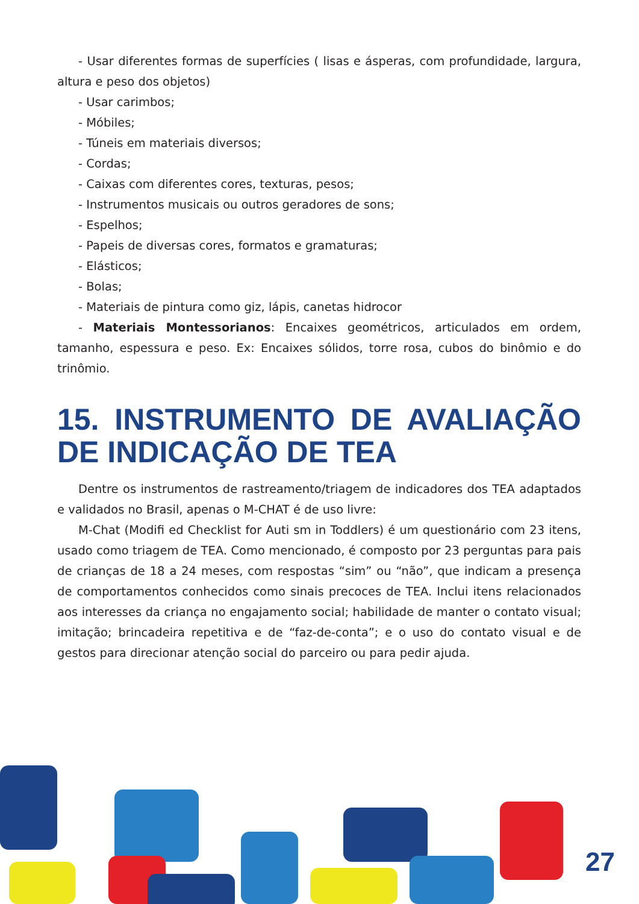- Usar diferentes formas de superfícies ( lisas e ásperas, com profundidade, largura, altura e peso dos objetos)
- Usar carimbos;
- Móbiles;
- Túneis em materiais diversos;
- Cordas;
- Caixas com diferentes cores, texturas, pesos;
- Instrumentos musicais ou outros geradores de sons;
- Espelhos;
- Papeis de diversas cores, formatos e gramaturas;
- Elásticos;
- Bolas;
- Materiais de pintura como giz, lápis, canetas hidrocor
- Materiais Montessorianos: Encaixes geométricos, articulados em ordem, tamanho, espessura e peso. Ex: Encaixes sólidos, torre rosa, cubos do binômio e do trinômio.
15. INSTRUMENTO DE AVALIAÇÃO DE INDICAÇÃO DE TEA
Dentre os instrumentos de rastreamento/triagem de indicadores dos TEA adaptados e validados no Brasil, apenas o M-CHAT é de uso livre:
M-Chat (Modifi ed Checklist for Auti sm in Toddlers) é um questionário com 23 itens, usado como triagem de TEA. Como mencionado, é composto por 23 perguntas para pais de crianças de 18 a 24 meses, com respostas “sim” ou “não”, que indicam a presença de comportamentos conhecidos como sinais precoces de TEA. Inclui itens relacionados aos interesses da criança no engajamento social; habilidade de manter o contato visual; imitação; brincadeira repetitiva e de “faz-de-conta”; e o uso do contato visual e de gestos para direcionar atenção social do parceiro ou para pedir ajuda.
27